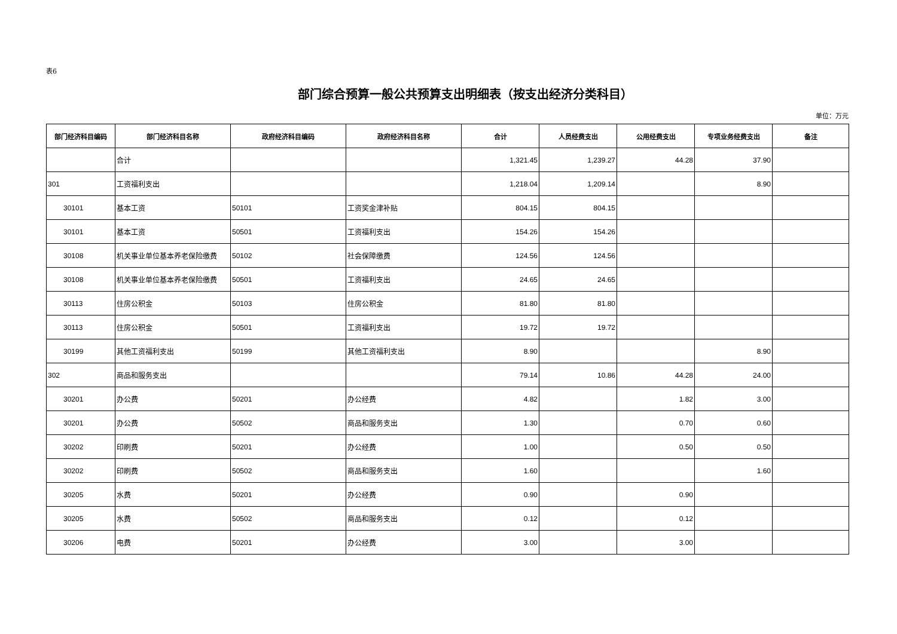表6
部门综合预算一般公共预算支出明细表（按支出经济分类科目）
单位：万元
| 部门经济科目编码 | 部门经济科目名称 | 政府经济科目编码 | 政府经济科目名称 | 合计 | 人员经费支出 | 公用经费支出 | 专项业务经费支出 | 备注 |
| --- | --- | --- | --- | --- | --- | --- | --- | --- |
| | 合计 | | | 1,321.45 | 1,239.27 | 44.28 | 37.90 | |
| 301 | 工资福利支出 | | | 1,218.04 | 1,209.14 | | 8.90 | |
| 30101 | 基本工资 | 50101 | 工资奖金津补贴 | 804.15 | 804.15 | | | |
| 30101 | 基本工资 | 50501 | 工资福利支出 | 154.26 | 154.26 | | | |
| 30108 | 机关事业单位基本养老保险缴费 | 50102 | 社会保障缴费 | 124.56 | 124.56 | | | |
| 30108 | 机关事业单位基本养老保险缴费 | 50501 | 工资福利支出 | 24.65 | 24.65 | | | |
| 30113 | 住房公积金 | 50103 | 住房公积金 | 81.80 | 81.80 | | | |
| 30113 | 住房公积金 | 50501 | 工资福利支出 | 19.72 | 19.72 | | | |
| 30199 | 其他工资福利支出 | 50199 | 其他工资福利支出 | 8.90 | | | 8.90 | |
| 302 | 商品和服务支出 | | | 79.14 | 10.86 | 44.28 | 24.00 | |
| 30201 | 办公费 | 50201 | 办公经费 | 4.82 | | 1.82 | 3.00 | |
| 30201 | 办公费 | 50502 | 商品和服务支出 | 1.30 | | 0.70 | 0.60 | |
| 30202 | 印刷费 | 50201 | 办公经费 | 1.00 | | 0.50 | 0.50 | |
| 30202 | 印刷费 | 50502 | 商品和服务支出 | 1.60 | | | 1.60 | |
| 30205 | 水费 | 50201 | 办公经费 | 0.90 | | 0.90 | | |
| 30205 | 水费 | 50502 | 商品和服务支出 | 0.12 | | 0.12 | | |
| 30206 | 电费 | 50201 | 办公经费 | 3.00 | | 3.00 | | |